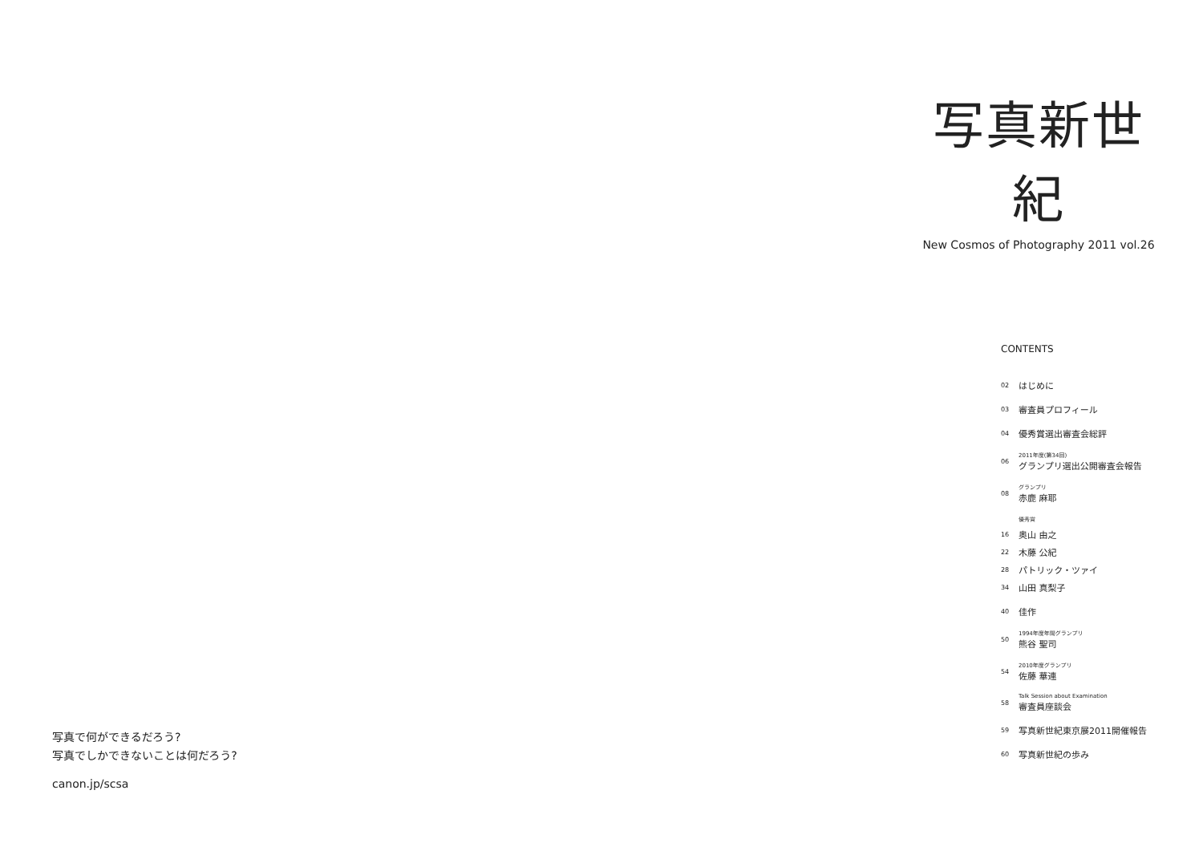写真新世紀
New Cosmos of Photography 2011 vol.26
CONTENTS
02 はじめに
03 審査員プロフィール
04 優秀賞選出審査会総評
06 2011年度(第34回)
グランプリ選出公開審査会報告
08 グランプリ
赤鹿 麻耶
優秀賞
16 奥山 由之
22 木藤 公紀
28 パトリック・ツァイ
34 山田 真梨子
40 佳作
50 1994年度年間グランプリ
熊谷 聖司
54 2010年度グランプリ
佐藤 華連
58 Talk Session about Examination
審査員座談会
59 写真新世紀東京展2011開催報告
60 写真新世紀の歩み
写真で何ができるだろう?
写真でしかできないことは何だろう?
canon.jp/scsa